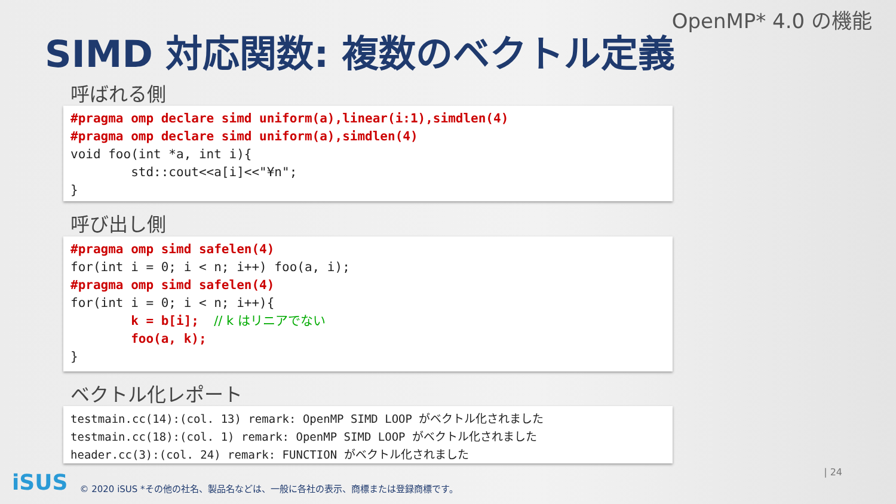OpenMP* 4.0 の機能
SIMD 対応関数: 複数のベクトル定義
呼ばれる側
#pragma omp declare simd uniform(a),linear(i:1),simdlen(4)
#pragma omp declare simd uniform(a),simdlen(4)
void foo(int *a, int i){
std::cout<<a[i]<<"¥n";
}
呼び出し側
#pragma omp simd safelen(4)
for(int i = 0; i < n; i++) foo(a, i);
#pragma omp simd safelen(4)
for(int i = 0; i < n; i++){
k = b[i]; // k はリニアでない
foo(a, k);
}
ベクトル化レポート
testmain.cc(14):(col. 13) remark: OpenMP SIMD LOOP がベクトル化されました
testmain.cc(18):(col. 1) remark: OpenMP SIMD LOOP がベクトル化されました
header.cc(3):(col. 24) remark: FUNCTION がベクトル化されました
iSUS © 2020 iSUS *その他の社名、製品名などは、一般に各社の表示、商標または登録商標です。
| 24